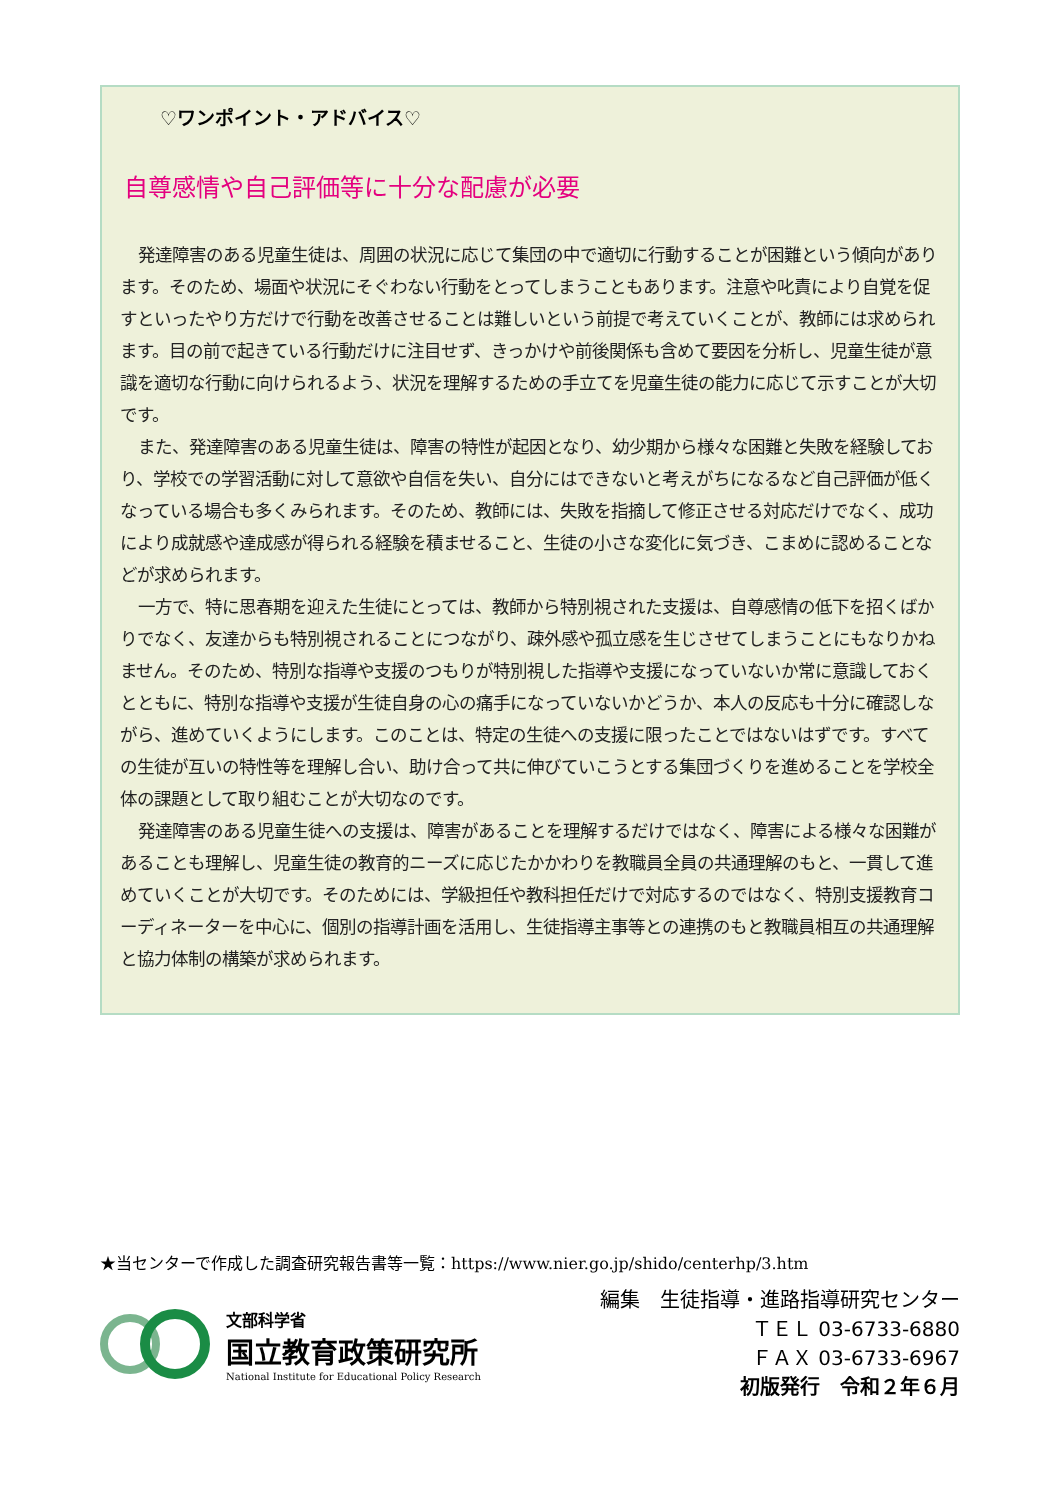♡ワンポイント・アドバイス♡
自尊感情や自己評価等に十分な配慮が必要
発達障害のある児童生徒は、周囲の状況に応じて集団の中で適切に行動することが困難という傾向があります。そのため、場面や状況にそぐわない行動をとってしまうこともあります。注意や叱責により自覚を促すといったやり方だけで行動を改善させることは難しいという前提で考えていくことが、教師には求められます。目の前で起きている行動だけに注目せず、きっかけや前後関係も含めて要因を分析し、児童生徒が意識を適切な行動に向けられるよう、状況を理解するための手立てを児童生徒の能力に応じて示すことが大切です。
また、発達障害のある児童生徒は、障害の特性が起因となり、幼少期から様々な困難と失敗を経験しており、学校での学習活動に対して意欲や自信を失い、自分にはできないと考えがちになるなど自己評価が低くなっている場合も多くみられます。そのため、教師には、失敗を指摘して修正させる対応だけでなく、成功により成就感や達成感が得られる経験を積ませること、生徒の小さな変化に気づき、こまめに認めることなどが求められます。
一方で、特に思春期を迎えた生徒にとっては、教師から特別視された支援は、自尊感情の低下を招くばかりでなく、友達からも特別視されることにつながり、疎外感や孤立感を生じさせてしまうことにもなりかねません。そのため、特別な指導や支援のつもりが特別視した指導や支援になっていないか常に意識しておくとともに、特別な指導や支援が生徒自身の心の痛手になっていないかどうか、本人の反応も十分に確認しながら、進めていくようにします。このことは、特定の生徒への支援に限ったことではないはずです。すべての生徒が互いの特性等を理解し合い、助け合って共に伸びていこうとする集団づくりを進めることを学校全体の課題として取り組むことが大切なのです。
発達障害のある児童生徒への支援は、障害があることを理解するだけではなく、障害による様々な困難があることも理解し、児童生徒の教育的ニーズに応じたかかわりを教職員全員の共通理解のもと、一貫して進めていくことが大切です。そのためには、学級担任や教科担任だけで対応するのではなく、特別支援教育コーディネーターを中心に、個別の指導計画を活用し、生徒指導主事等との連携のもと教職員相互の共通理解と協力体制の構築が求められます。
★当センターで作成した調査研究報告書等一覧：https://www.nier.go.jp/shido/centerhp/3.htm
文部科学省
国立教育政策研究所
National Institute for Educational Policy Research
編集　生徒指導・進路指導研究センター
ＴＥＬ 03-6733-6880
ＦＡＸ 03-6733-6967
初版発行　令和２年６月